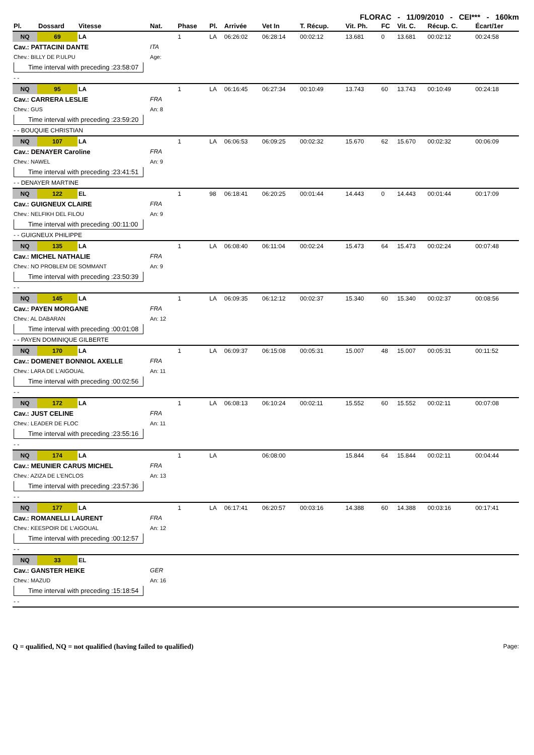FLORAC - 11/09/2010 - CEI*** - 160km
| Pl. | Dossard | Vitesse | Nat. | Phase | Pl. | Arrivée | Vet In | T. Récup. | Vit. Ph. | FC | Vit. C. | Récup. C. | Écart/1er |
| --- | --- | --- | --- | --- | --- | --- | --- | --- | --- | --- | --- | --- | --- |
| NQ | 69 | LA | | 1 | LA | 06:26:02 | 06:28:14 | 00:02:12 | 13.681 | 0 | 13.681 | 00:02:12 | 00:24:58 |
| Cav.: PATTACINI DANTE | | | ITA | | | | | | | | | | |
| Chev.: BILLY DE P.ULPU | | | Age: | | | | | | | | | | |
| Time interval with preceding :23:58:07 | | | | | | | | | | | | | |
| - - | | | | | | | | | | | | | |
| NQ | 95 | LA | | 1 | LA | 06:16:45 | 06:27:34 | 00:10:49 | 13.743 | 60 | 13.743 | 00:10:49 | 00:24:18 |
| Cav.: CARRERA LESLIE | | | FRA | | | | | | | | | | |
| Chev.: GUS | | | An: 8 | | | | | | | | | | |
| Time interval with preceding :23:59:20 | | | | | | | | | | | | | |
| - - BOUQUIE CHRISTIAN | | | | | | | | | | | | | |
| NQ | 107 | LA | | 1 | LA | 06:06:53 | 06:09:25 | 00:02:32 | 15.670 | 62 | 15.670 | 00:02:32 | 00:06:09 |
| Cav.: DENAYER Caroline | | | FRA | | | | | | | | | | |
| Chev.: NAWEL | | | An: 9 | | | | | | | | | | |
| Time interval with preceding :23:41:51 | | | | | | | | | | | | | |
| - - DENAYER MARTINE | | | | | | | | | | | | | |
| NQ | 122 | EL | | 1 | 98 | 06:18:41 | 06:20:25 | 00:01:44 | 14.443 | 0 | 14.443 | 00:01:44 | 00:17:09 |
| Cav.: GUIGNEUX CLAIRE | | | FRA | | | | | | | | | | |
| Chev.: NELFIKH DEL FILOU | | | An: 9 | | | | | | | | | | |
| Time interval with preceding :00:11:00 | | | | | | | | | | | | | |
| - - GUIGNEUX PHILIPPE | | | | | | | | | | | | | |
| NQ | 135 | LA | | 1 | LA | 06:08:40 | 06:11:04 | 00:02:24 | 15.473 | 64 | 15.473 | 00:02:24 | 00:07:48 |
| Cav.: MICHEL NATHALIE | | | FRA | | | | | | | | | | |
| Chev.: NO PROBLEM DE SOMMANT | | | An: 9 | | | | | | | | | | |
| Time interval with preceding :23:50:39 | | | | | | | | | | | | | |
| - - | | | | | | | | | | | | | |
| NQ | 145 | LA | | 1 | LA | 06:09:35 | 06:12:12 | 00:02:37 | 15.340 | 60 | 15.340 | 00:02:37 | 00:08:56 |
| Cav.: PAYEN MORGANE | | | FRA | | | | | | | | | | |
| Chev.: AL DABARAN | | | An: 12 | | | | | | | | | | |
| Time interval with preceding :00:01:08 | | | | | | | | | | | | | |
| - - PAYEN DOMINIQUE GILBERTE | | | | | | | | | | | | | |
| NQ | 170 | LA | | 1 | LA | 06:09:37 | 06:15:08 | 00:05:31 | 15.007 | 48 | 15.007 | 00:05:31 | 00:11:52 |
| Cav.: DOMENET BONNIOL AXELLE | | | FRA | | | | | | | | | | |
| Chev.: LARA DE L'AIGOUAL | | | An: 11 | | | | | | | | | | |
| Time interval with preceding :00:02:56 | | | | | | | | | | | | | |
| - - | | | | | | | | | | | | | |
| NQ | 172 | LA | | 1 | LA | 06:08:13 | 06:10:24 | 00:02:11 | 15.552 | 60 | 15.552 | 00:02:11 | 00:07:08 |
| Cav.: JUST CELINE | | | FRA | | | | | | | | | | |
| Chev.: LEADER DE FLOC | | | An: 11 | | | | | | | | | | |
| Time interval with preceding :23:55:16 | | | | | | | | | | | | | |
| - - | | | | | | | | | | | | | |
| NQ | 174 | LA | | 1 | LA | | 06:08:00 | | 15.844 | 64 | 15.844 | 00:02:11 | 00:04:44 |
| Cav.: MEUNIER CARUS MICHEL | | | FRA | | | | | | | | | | |
| Chev.: AZIZA DE L'ENCLOS | | | An: 13 | | | | | | | | | | |
| Time interval with preceding :23:57:36 | | | | | | | | | | | | | |
| - - | | | | | | | | | | | | | |
| NQ | 177 | LA | | 1 | LA | 06:17:41 | 06:20:57 | 00:03:16 | 14.388 | 60 | 14.388 | 00:03:16 | 00:17:41 |
| Cav.: ROMANELLI LAURENT | | | FRA | | | | | | | | | | |
| Chev.: KEESPOIR DE L'AIGOUAL | | | An: 12 | | | | | | | | | | |
| Time interval with preceding :00:12:57 | | | | | | | | | | | | | |
| - - | | | | | | | | | | | | | |
| NQ | 33 | EL | | | | | | | | | | | |
| Cav.: GANSTER HEIKE | | | GER | | | | | | | | | | |
| Chev.: MAZUD | | | An: 16 | | | | | | | | | | |
| Time interval with preceding :15:18:54 | | | | | | | | | | | | | |
| - - | | | | | | | | | | | | | |
Q = qualified, NQ = not qualified (having failed to qualified) Page: